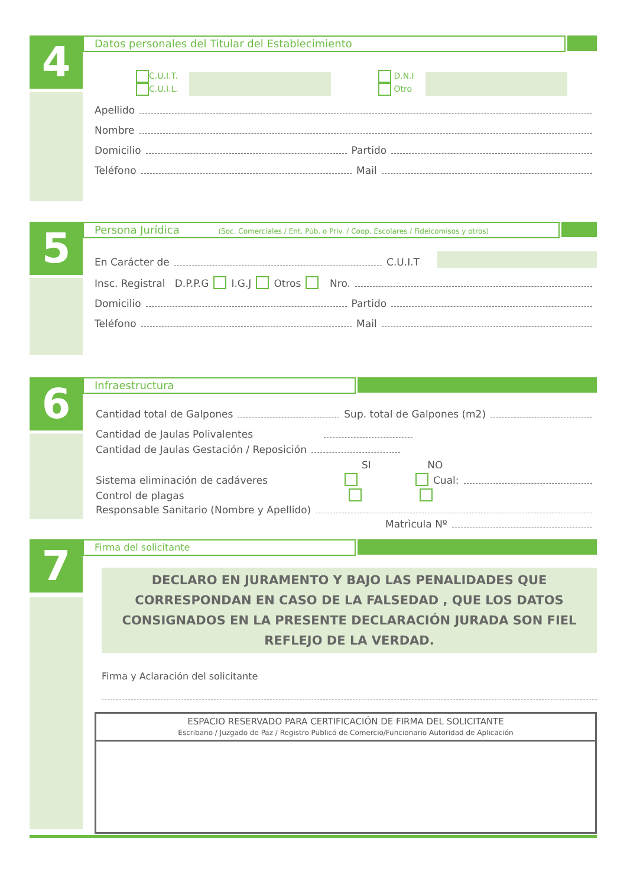4
Datos personales del Titular del Establecimiento
C.U.I.T.
C.U.I.L.
D.N.I
Otro
Apellido
Nombre
Domicilio Partido
Teléfono Mail
5
Persona Jurídica (Soc. Comerciales / Ent. Púb. o Priv. / Coop. Escolares / Fideicomisos y otros)
En Carácter de C.U.I.T
Insc. Registral D.P.P.G I.G.J Otros Nro.
Domicilio Partido
Teléfono Mail
6
Infraestructura
Cantidad total de Galpones Sup. total de Galpones (m2)
Cantidad de Jaulas Polivalentes
Cantidad de Jaulas Gestación / Reposición
SI NO
Sistema eliminación de cadáveres Cual:
Control de plagas
Responsable Sanitario (Nombre y Apellido)
Matrìcula Nº
7
Firma del solicitante
DECLARO EN JURAMENTO Y BAJO LAS PENALIDADES QUE CORRESPONDAN EN CASO DE LA FALSEDAD , QUE LOS DATOS CONSIGNADOS EN LA PRESENTE DECLARACIÓN JURADA SON FIEL REFLEJO DE LA VERDAD.
Firma y Aclaración del solicitante
ESPACIO RESERVADO PARA CERTIFICACIÓN DE FIRMA DEL SOLICITANTE
Escribano / Juzgado de Paz / Registro Publicó de Comercio/Funcionario Autoridad de Aplicación